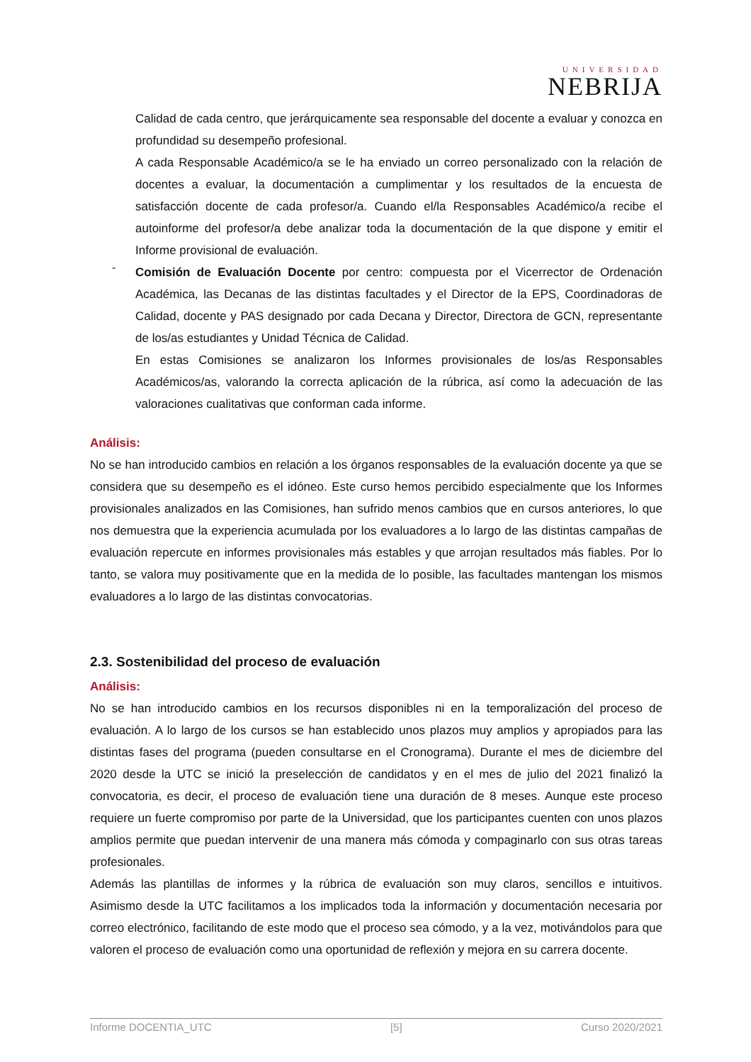UNIVERSIDAD
NEBRIJA
Calidad de cada centro, que jerárquicamente sea responsable del docente a evaluar y conozca en profundidad su desempeño profesional.
A cada Responsable Académico/a se le ha enviado un correo personalizado con la relación de docentes a evaluar, la documentación a cumplimentar y los resultados de la encuesta de satisfacción docente de cada profesor/a. Cuando el/la Responsables Académico/a recibe el autoinforme del profesor/a debe analizar toda la documentación de la que dispone y emitir el Informe provisional de evaluación.
-
Comisión de Evaluación Docente por centro: compuesta por el Vicerrector de Ordenación Académica, las Decanas de las distintas facultades y el Director de la EPS, Coordinadoras de Calidad, docente y PAS designado por cada Decana y Director, Directora de GCN, representante de los/as estudiantes y Unidad Técnica de Calidad.
En estas Comisiones se analizaron los Informes provisionales de los/as Responsables Académicos/as, valorando la correcta aplicación de la rúbrica, así como la adecuación de las valoraciones cualitativas que conforman cada informe.
Análisis:
No se han introducido cambios en relación a los órganos responsables de la evaluación docente ya que se considera que su desempeño es el idóneo. Este curso hemos percibido especialmente que los Informes provisionales analizados en las Comisiones, han sufrido menos cambios que en cursos anteriores, lo que nos demuestra que la experiencia acumulada por los evaluadores a lo largo de las distintas campañas de evaluación repercute en informes provisionales más estables y que arrojan resultados más fiables. Por lo tanto, se valora muy positivamente que en la medida de lo posible, las facultades mantengan los mismos evaluadores a lo largo de las distintas convocatorias.
2.3. Sostenibilidad del proceso de evaluación
Análisis:
No se han introducido cambios en los recursos disponibles ni en la temporalización del proceso de evaluación. A lo largo de los cursos se han establecido unos plazos muy amplios y apropiados para las distintas fases del programa (pueden consultarse en el Cronograma). Durante el mes de diciembre del 2020 desde la UTC se inició la preselección de candidatos y en el mes de julio del 2021 finalizó la convocatoria, es decir, el proceso de evaluación tiene una duración de 8 meses. Aunque este proceso requiere un fuerte compromiso por parte de la Universidad, que los participantes cuenten con unos plazos amplios permite que puedan intervenir de una manera más cómoda y compaginarlo con sus otras tareas profesionales.
Además las plantillas de informes y la rúbrica de evaluación son muy claros, sencillos e intuitivos. Asimismo desde la UTC facilitamos a los implicados toda la información y documentación necesaria por correo electrónico, facilitando de este modo que el proceso sea cómodo, y a la vez, motivándolos para que valoren el proceso de evaluación como una oportunidad de reflexión y mejora en su carrera docente.
Informe DOCENTIA_UTC [5] Curso 2020/2021